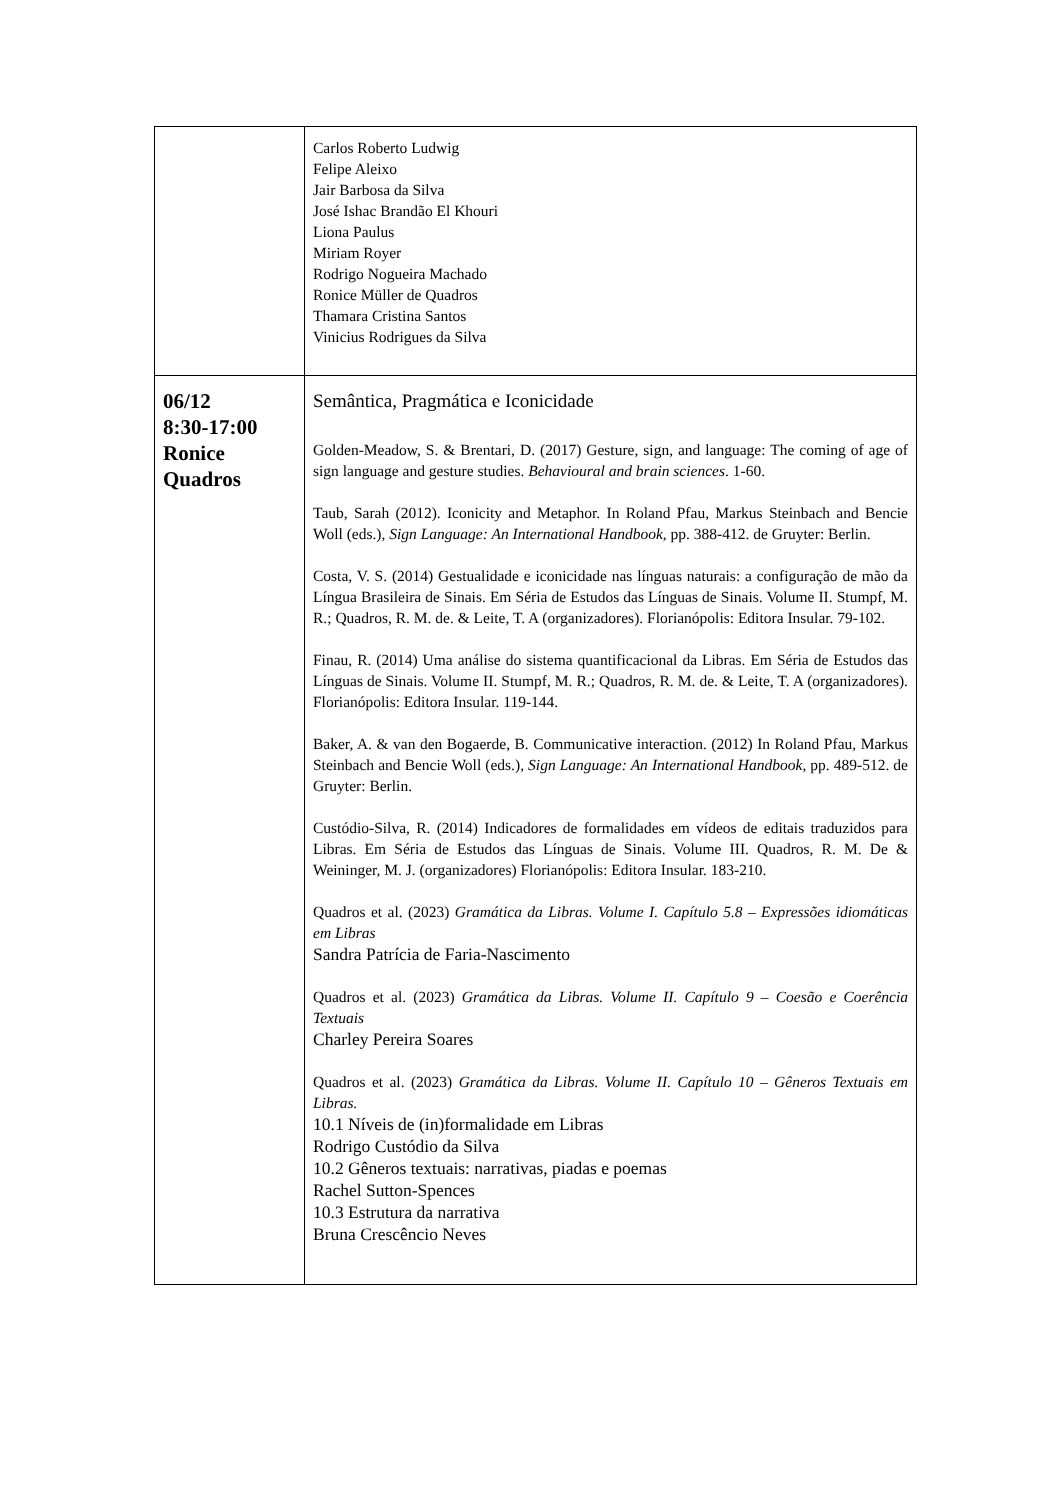| | Carlos Roberto Ludwig Felipe Aleixo Jair Barbosa da Silva José Ishac Brandão El Khouri Liona Paulus Miriam Royer Rodrigo Nogueira Machado Ronice Müller de Quadros Thamara Cristina Santos Vinicius Rodrigues da Silva |
| 06/12 8:30-17:00 Ronice Quadros | Semântica, Pragmática e Iconicidade Golden-Meadow, S. & Brentari, D. (2017) Gesture, sign, and language: The coming of age of sign language and gesture studies. Behavioural and brain sciences . 1-60. Taub, Sarah (2012). Iconicity and Metaphor. In Roland Pfau, Markus Steinbach and Bencie Woll (eds.), Sign Language: An International Handbook , pp. 388-412. de Gruyter: Berlin. Costa, V. S. (2014) Gestualidade e iconicidade nas línguas naturais: a configuração de mão da Língua Brasileira de Sinais. Em Séria de Estudos das Línguas de Sinais. Volume II. Stumpf, M. R.; Quadros, R. M. de. & Leite, T. A (organizadores). Florianópolis: Editora Insular. 79-102. Finau, R. (2014) Uma análise do sistema quantificacional da Libras. Em Séria de Estudos das Línguas de Sinais. Volume II. Stumpf, M. R.; Quadros, R. M. de. & Leite, T. A (organizadores). Florianópolis: Editora Insular. 119-144. Baker, A. & van den Bogaerde, B. Communicative interaction. (2012) In Roland Pfau, Markus Steinbach and Bencie Woll (eds.), Sign Language: An International Handbook , pp. 489-512. de Gruyter: Berlin. Custódio-Silva, R. (2014) Indicadores de formalidades em vídeos de editais traduzidos para Libras. Em Séria de Estudos das Línguas de Sinais. Volume III. Quadros, R. M. De & Weininger, M. J. (organizadores) Florianópolis: Editora Insular. 183-210. Quadros et al. (2023) Gramática da Libras. Volume I. Capítulo 5.8 – Expressões idiomáticas em Libras Sandra Patrícia de Faria-Nascimento Quadros et al. (2023) Gramática da Libras. Volume II. Capítulo 9 – Coesão e Coerência Textuais Charley Pereira Soares Quadros et al. (2023) Gramática da Libras. Volume II. Capítulo 10 – Gêneros Textuais em Libras. 10.1 Níveis de (in)formalidade em Libras Rodrigo Custódio da Silva 10.2 Gêneros textuais: narrativas, piadas e poemas Rachel Sutton-Spences 10.3 Estrutura da narrativa Bruna Crescêncio Neves |